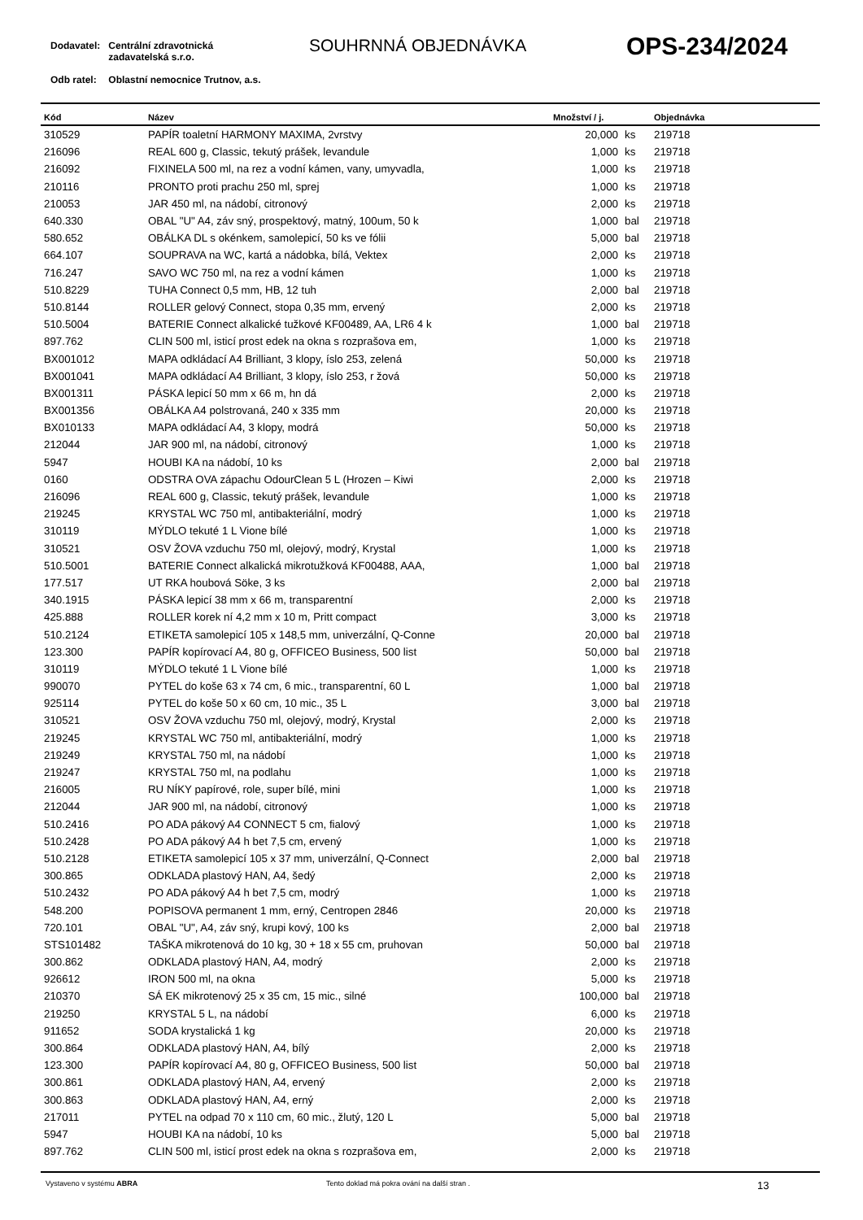| Dodavatel: | Centrální zdravotnická zadavatelská s.r.o. |
| Odb ratel: | Oblastní nemocnice Trutnov, a.s. |
SOUHRNNÁ OBJEDNÁVKA OPS-234/2024
| Kód | Název | Množství / j. | | Objednávka |
| --- | --- | --- | --- | --- |
| 310529 | PAPÍR toaletní HARMONY MAXIMA, 2vrstvy | 20,000 | ks | 219718 |
| 216096 | REAL 600 g, Classic, tekutý prášek, levandule | 1,000 | ks | 219718 |
| 216092 | FIXINELA 500 ml, na rez a vodní kámen, vany, umyvadla, | 1,000 | ks | 219718 |
| 210116 | PRONTO proti prachu 250 ml, sprej | 1,000 | ks | 219718 |
| 210053 | JAR 450 ml, na nádobí, citronový | 2,000 | ks | 219718 |
| 640.330 | OBAL "U" A4, záv sný, prospektový, matný, 100um, 50 k | 1,000 | bal | 219718 |
| 580.652 | OBÁLKA DL s okénkem, samolepicí, 50 ks ve fólii | 5,000 | bal | 219718 |
| 664.107 | SOUPRAVA na WC, kartá a nádobka, bílá, Vektex | 2,000 | ks | 219718 |
| 716.247 | SAVO WC 750 ml, na rez a vodní kámen | 1,000 | ks | 219718 |
| 510.8229 | TUHA Connect 0,5 mm, HB, 12 tuh | 2,000 | bal | 219718 |
| 510.8144 | ROLLER gelový Connect, stopa 0,35 mm, ervený | 2,000 | ks | 219718 |
| 510.5004 | BATERIE Connect alkalické tužkové KF00489, AA, LR6 4 k | 1,000 | bal | 219718 |
| 897.762 | CLIN 500 ml, isticí prost edek na okna s rozprašova em, | 1,000 | ks | 219718 |
| BX001012 | MAPA odkládací A4 Brilliant, 3 klopy, íslo 253, zelená | 50,000 | ks | 219718 |
| BX001041 | MAPA odkládací A4 Brilliant, 3 klopy, íslo 253, r žová | 50,000 | ks | 219718 |
| BX001311 | PÁSKA lepicí 50 mm x 66 m, hn dá | 2,000 | ks | 219718 |
| BX001356 | OBÁLKA A4 polstrovaná, 240 x 335 mm | 20,000 | ks | 219718 |
| BX010133 | MAPA odkládací A4, 3 klopy, modrá | 50,000 | ks | 219718 |
| 212044 | JAR 900 ml, na nádobí, citronový | 1,000 | ks | 219718 |
| 5947 | HOUBI KA na nádobí, 10 ks | 2,000 | bal | 219718 |
| 0160 | ODSTRA OVA zápachu OdourClean 5 L (Hrozen – Kiwi | 2,000 | ks | 219718 |
| 216096 | REAL 600 g, Classic, tekutý prášek, levandule | 1,000 | ks | 219718 |
| 219245 | KRYSTAL WC 750 ml, antibakteriální, modrý | 1,000 | ks | 219718 |
| 310119 | MÝDLO tekuté 1 L Vione bílé | 1,000 | ks | 219718 |
| 310521 | OSV ŽOVA vzduchu 750 ml, olejový, modrý, Krystal | 1,000 | ks | 219718 |
| 510.5001 | BATERIE Connect alkalická mikrotužková KF00488, AAA, | 1,000 | bal | 219718 |
| 177.517 | UT RKA houbová Söke, 3 ks | 2,000 | bal | 219718 |
| 340.1915 | PÁSKA lepicí 38 mm x 66 m, transparentní | 2,000 | ks | 219718 |
| 425.888 | ROLLER korek ní 4,2 mm x 10 m, Pritt compact | 3,000 | ks | 219718 |
| 510.2124 | ETIKETA samolepicí 105 x 148,5 mm, univerzální, Q-Conne | 20,000 | bal | 219718 |
| 123.300 | PAPÍR kopírovací A4, 80 g, OFFICEO Business, 500 list | 50,000 | bal | 219718 |
| 310119 | MÝDLO tekuté 1 L Vione bílé | 1,000 | ks | 219718 |
| 990070 | PYTEL do koše 63 x 74 cm, 6 mic., transparentní, 60 L | 1,000 | bal | 219718 |
| 925114 | PYTEL do koše 50 x 60 cm, 10 mic., 35 L | 3,000 | bal | 219718 |
| 310521 | OSV ŽOVA vzduchu 750 ml, olejový, modrý, Krystal | 2,000 | ks | 219718 |
| 219245 | KRYSTAL WC 750 ml, antibakteriální, modrý | 1,000 | ks | 219718 |
| 219249 | KRYSTAL 750 ml, na nádobí | 1,000 | ks | 219718 |
| 219247 | KRYSTAL 750 ml, na podlahu | 1,000 | ks | 219718 |
| 216005 | RU NÍKY papírové, role, super bílé, mini | 1,000 | ks | 219718 |
| 212044 | JAR 900 ml, na nádobí, citronový | 1,000 | ks | 219718 |
| 510.2416 | PO ADA pákový A4 CONNECT 5 cm, fialový | 1,000 | ks | 219718 |
| 510.2428 | PO ADA pákový A4 h bet 7,5 cm, ervený | 1,000 | ks | 219718 |
| 510.2128 | ETIKETA samolepicí 105 x 37 mm, univerzální, Q-Connect | 2,000 | bal | 219718 |
| 300.865 | ODKLADA plastový HAN, A4, šedý | 2,000 | ks | 219718 |
| 510.2432 | PO ADA pákový A4 h bet 7,5 cm, modrý | 1,000 | ks | 219718 |
| 548.200 | POPISOVA permanent 1 mm, erný, Centropen 2846 | 20,000 | ks | 219718 |
| 720.101 | OBAL "U", A4, záv sný, krupi kový, 100 ks | 2,000 | bal | 219718 |
| STS101482 | TAŠKA mikrotenová do 10 kg, 30 + 18 x 55 cm, pruhovan | 50,000 | bal | 219718 |
| 300.862 | ODKLADA plastový HAN, A4, modrý | 2,000 | ks | 219718 |
| 926612 | IRON 500 ml, na okna | 5,000 | ks | 219718 |
| 210370 | SÁ EK mikrotenový 25 x 35 cm, 15 mic., silné | 100,000 | bal | 219718 |
| 219250 | KRYSTAL 5 L, na nádobí | 6,000 | ks | 219718 |
| 911652 | SODA krystalická 1 kg | 20,000 | ks | 219718 |
| 300.864 | ODKLADA plastový HAN, A4, bílý | 2,000 | ks | 219718 |
| 123.300 | PAPÍR kopírovací A4, 80 g, OFFICEO Business, 500 list | 50,000 | bal | 219718 |
| 300.861 | ODKLADA plastový HAN, A4, ervený | 2,000 | ks | 219718 |
| 300.863 | ODKLADA plastový HAN, A4, erný | 2,000 | ks | 219718 |
| 217011 | PYTEL na odpad 70 x 110 cm, 60 mic., žlutý, 120 L | 5,000 | bal | 219718 |
| 5947 | HOUBI KA na nádobí, 10 ks | 5,000 | bal | 219718 |
| 897.762 | CLIN 500 ml, isticí prost edek na okna s rozprašova em, | 2,000 | ks | 219718 |
Vystaveno v systému ABRA Tento doklad má pokra ování na další stran . 13